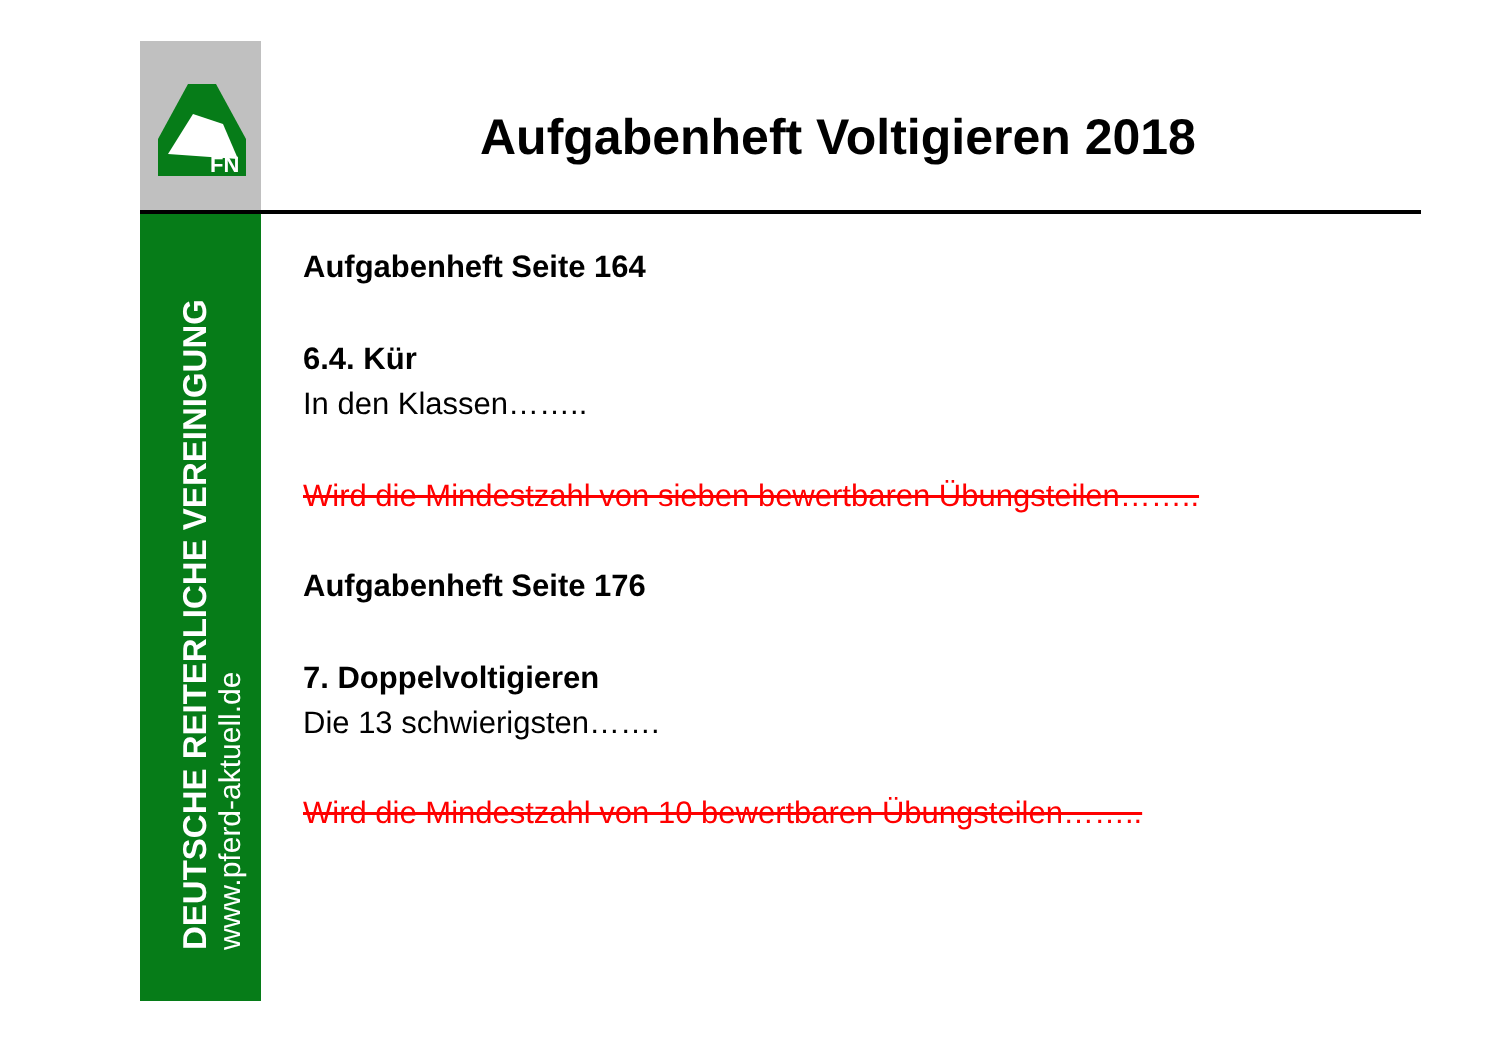FN
DEUTSCHE REITERLICHE VEREINIGUNG
www.pferd-aktuell.de
Aufgabenheft Voltigieren 2018
Aufgabenheft Seite 164
6.4. Kür
In den Klassen……..
Wird die Mindestzahl von sieben bewertbaren Übungsteilen……..
Aufgabenheft Seite 176
7. Doppelvoltigieren
Die 13 schwierigsten…….
Wird die Mindestzahl von 10 bewertbaren Übungsteilen……..